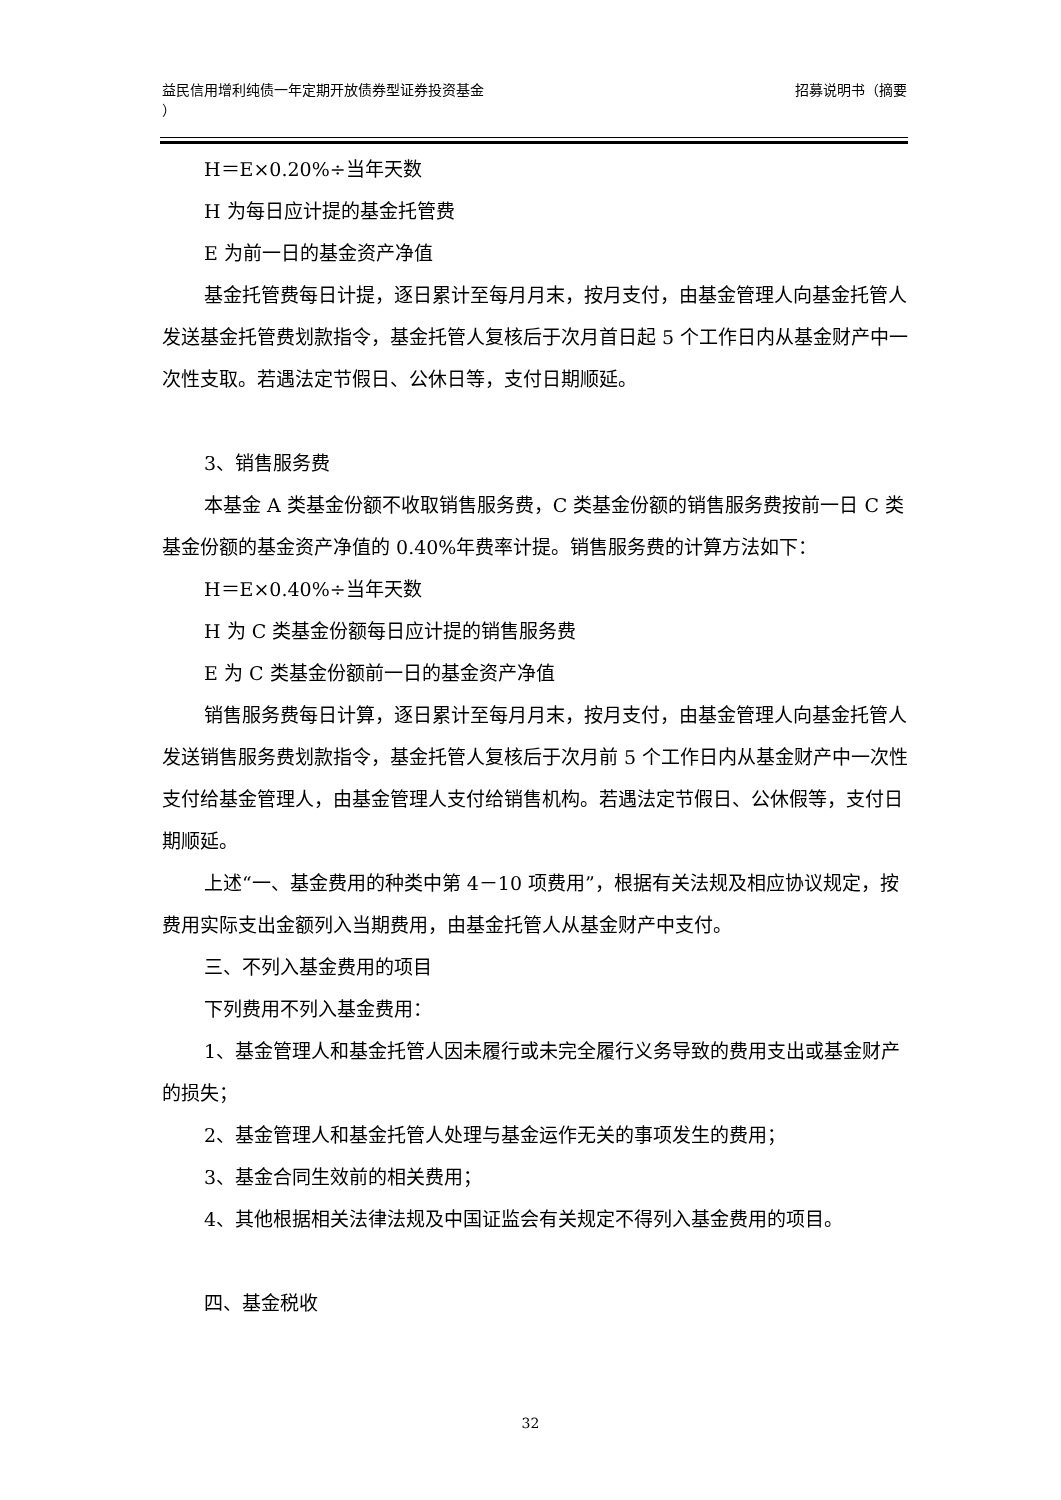益民信用增利纯债一年定期开放债券型证券投资基金
）
招募说明书（摘要
H＝E×0.20%÷当年天数
H 为每日应计提的基金托管费
E 为前一日的基金资产净值
基金托管费每日计提，逐日累计至每月月末，按月支付，由基金管理人向基金托管人发送基金托管费划款指令，基金托管人复核后于次月首日起 5 个工作日内从基金财产中一次性支取。若遇法定节假日、公休日等，支付日期顺延。
3、销售服务费
本基金 A 类基金份额不收取销售服务费，C 类基金份额的销售服务费按前一日 C 类基金份额的基金资产净值的 0.40%年费率计提。销售服务费的计算方法如下：
H＝E×0.40%÷当年天数
H 为 C 类基金份额每日应计提的销售服务费
E 为 C 类基金份额前一日的基金资产净值
销售服务费每日计算，逐日累计至每月月末，按月支付，由基金管理人向基金托管人发送销售服务费划款指令，基金托管人复核后于次月前 5 个工作日内从基金财产中一次性支付给基金管理人，由基金管理人支付给销售机构。若遇法定节假日、公休假等，支付日期顺延。
上述“一、基金费用的种类中第 4－10 项费用”，根据有关法规及相应协议规定，按费用实际支出金额列入当期费用，由基金托管人从基金财产中支付。
三、不列入基金费用的项目
下列费用不列入基金费用：
1、基金管理人和基金托管人因未履行或未完全履行义务导致的费用支出或基金财产的损失；
2、基金管理人和基金托管人处理与基金运作无关的事项发生的费用；
3、基金合同生效前的相关费用；
4、其他根据相关法律法规及中国证监会有关规定不得列入基金费用的项目。
四、基金税收
32